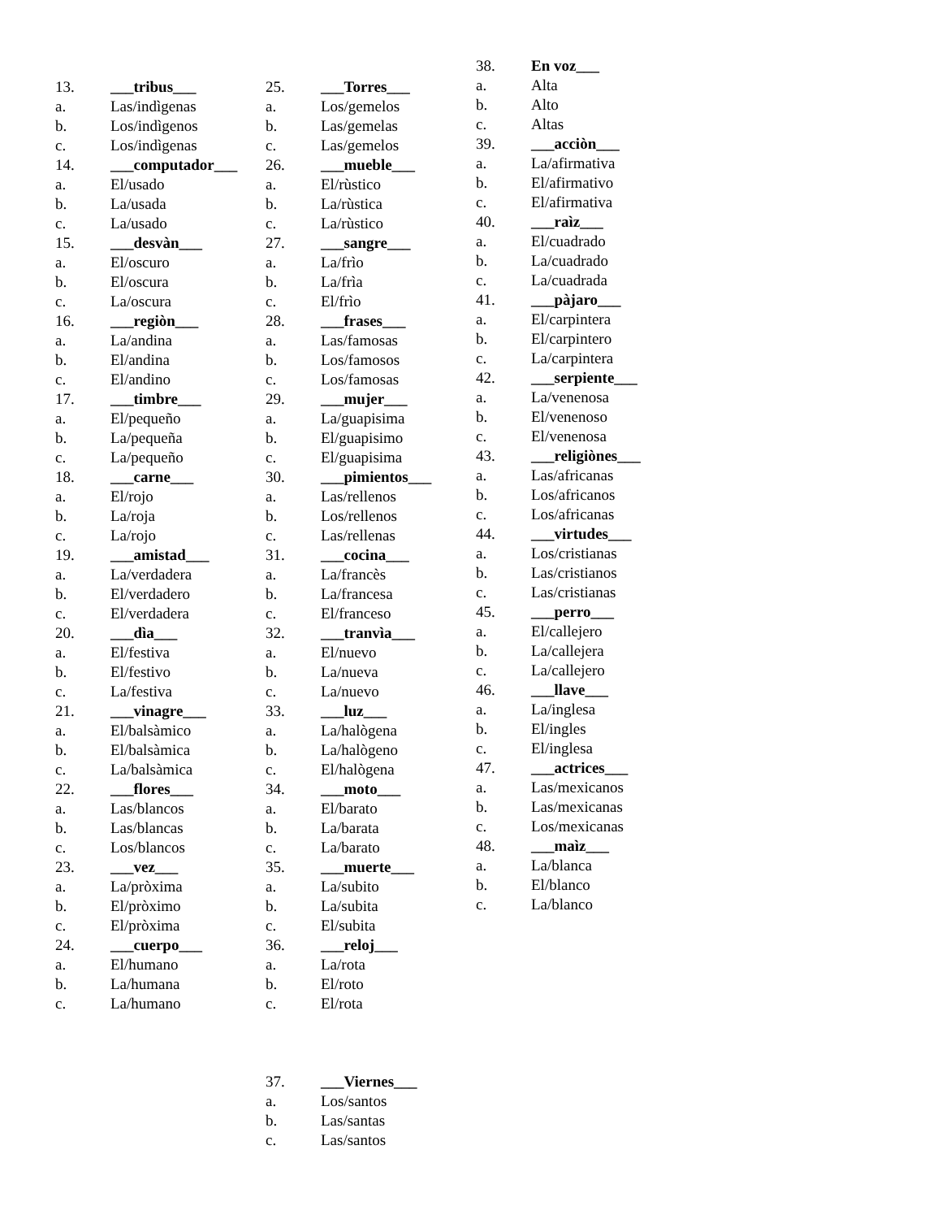13. ___tribus___
a. Las/indìgenas
b. Los/indìgenos
c. Los/indìgenas
14. ___computador___
a. El/usado
b. La/usada
c. La/usado
15. ___desvàn___
a. El/oscuro
b. El/oscura
c. La/oscura
16. ___regiòn___
a. La/andina
b. El/andina
c. El/andino
17. ___timbre___
a. El/pequeño
b. La/pequeña
c. La/pequeño
18. ___carne___
a. El/rojo
b. La/roja
c. La/rojo
19. ___amistad___
a. La/verdadera
b. El/verdadero
c. El/verdadera
20. ___dìa___
a. El/festiva
b. El/festivo
c. La/festiva
21. ___vinagre___
a. El/balsàmico
b. El/balsàmica
c. La/balsàmica
22. ___flores___
a. Las/blancos
b. Las/blancas
c. Los/blancos
23. ___vez___
a. La/pròxima
b. El/pròximo
c. El/pròxima
24. ___cuerpo___
a. El/humano
b. La/humana
c. La/humano
25. ___Torres___
a. Los/gemelos
b. Las/gemelas
c. Las/gemelos
26. ___mueble___
a. El/rùstico
b. La/rùstica
c. La/rùstico
27. ___sangre___
a. La/frìo
b. La/frìa
c. El/frìo
28. ___frases___
a. Las/famosas
b. Los/famosos
c. Los/famosas
29. ___mujer___
a. La/guapisima
b. El/guapisimo
c. El/guapisima
30. ___pimientos___
a. Las/rellenos
b. Los/rellenos
c. Las/rellenas
31. ___cocina___
a. La/francès
b. La/francesa
c. El/franceso
32. ___tranvìa___
a. El/nuevo
b. La/nueva
c. La/nuevo
33. ___luz___
a. La/halògena
b. La/halògeno
c. El/halògena
34. ___moto___
a. El/barato
b. La/barata
c. La/barato
35. ___muerte___
a. La/subito
b. La/subita
c. El/subita
36. ___reloj___
a. La/rota
b. El/roto
c. El/rota
37. ___Viernes___
a. Los/santos
b. Las/santas
c. Las/santos
38. En voz___
a. Alta
b. Alto
c. Altas
39. ___acciòn___
a. La/afirmativa
b. El/afirmativo
c. El/afirmativa
40. ___raìz___
a. El/cuadrado
b. La/cuadrado
c. La/cuadrada
41. ___pàjaro___
a. El/carpintera
b. El/carpintero
c. La/carpintera
42. ___serpiente___
a. La/venenosa
b. El/venenoso
c. El/venenosa
43. ___religiònes___
a. Las/africanas
b. Los/africanos
c. Los/africanas
44. ___virtudes___
a. Los/cristianas
b. Las/cristianos
c. Las/cristianas
45. ___perro___
a. El/callejero
b. La/callejera
c. La/callejero
46. ___llave___
a. La/inglesa
b. El/ingles
c. El/inglesa
47. ___actrices___
a. Las/mexicanos
b. Las/mexicanas
c. Los/mexicanas
48. ___maìz___
a. La/blanca
b. El/blanco
c. La/blanco